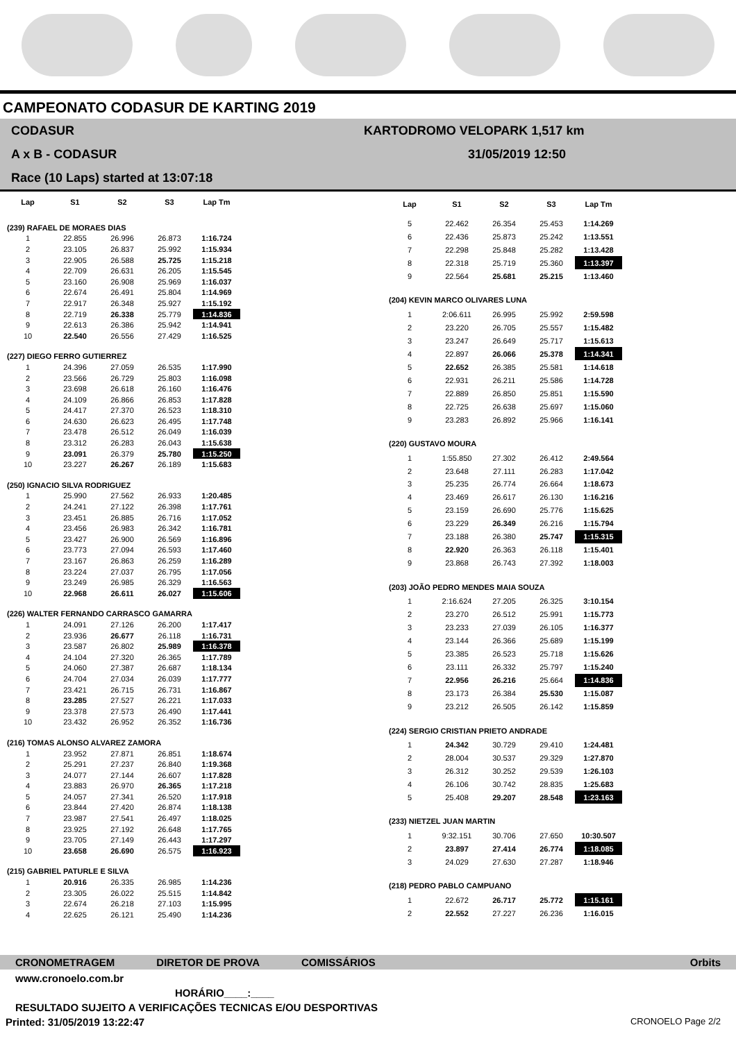CAMPEONATO CODASUR DE KARTING 2019
CODASUR
A x B - CODASUR
Race (10 Laps) started at 13:07:18
KARTODROMO VELOPARK 1,517 km
31/05/2019 12:50
| Lap | S1 | S2 | S3 | Lap Tm |
| --- | --- | --- | --- | --- |
| (239) RAFAEL DE MORAES DIAS | | | | |
| 1 | 22.855 | 26.996 | 26.873 | 1:16.724 |
| 2 | 23.105 | 26.837 | 25.992 | 1:15.934 |
| 3 | 22.905 | 26.588 | 25.725 | 1:15.218 |
| 4 | 22.709 | 26.631 | 26.205 | 1:15.545 |
| 5 | 23.160 | 26.908 | 25.969 | 1:16.037 |
| 6 | 22.674 | 26.491 | 25.804 | 1:14.969 |
| 7 | 22.917 | 26.348 | 25.927 | 1:15.192 |
| 8 | 22.719 | 26.338 | 25.779 | 1:14.836 |
| 9 | 22.613 | 26.386 | 25.942 | 1:14.941 |
| 10 | 22.540 | 26.556 | 27.429 | 1:16.525 |
| (227) DIEGO FERRO GUTIERREZ | | | | |
| 1 | 24.396 | 27.059 | 26.535 | 1:17.990 |
| 2 | 23.566 | 26.729 | 25.803 | 1:16.098 |
| 3 | 23.698 | 26.618 | 26.160 | 1:16.476 |
| 4 | 24.109 | 26.866 | 26.853 | 1:17.828 |
| 5 | 24.417 | 27.370 | 26.523 | 1:18.310 |
| 6 | 24.630 | 26.623 | 26.495 | 1:17.748 |
| 7 | 23.478 | 26.512 | 26.049 | 1:16.039 |
| 8 | 23.312 | 26.283 | 26.043 | 1:15.638 |
| 9 | 23.091 | 26.379 | 25.780 | 1:15.250 |
| 10 | 23.227 | 26.267 | 26.189 | 1:15.683 |
| (250) IGNACIO SILVA RODRIGUEZ | | | | |
| 1 | 25.990 | 27.562 | 26.933 | 1:20.485 |
| 2 | 24.241 | 27.122 | 26.398 | 1:17.761 |
| 3 | 23.451 | 26.885 | 26.716 | 1:17.052 |
| 4 | 23.456 | 26.983 | 26.342 | 1:16.781 |
| 5 | 23.427 | 26.900 | 26.569 | 1:16.896 |
| 6 | 23.773 | 27.094 | 26.593 | 1:17.460 |
| 7 | 23.167 | 26.863 | 26.259 | 1:16.289 |
| 8 | 23.224 | 27.037 | 26.795 | 1:17.056 |
| 9 | 23.249 | 26.985 | 26.329 | 1:16.563 |
| 10 | 22.968 | 26.611 | 26.027 | 1:15.606 |
| (226) WALTER FERNANDO CARRASCO GAMARRA | | | | |
| 1 | 24.091 | 27.126 | 26.200 | 1:17.417 |
| 2 | 23.936 | 26.677 | 26.118 | 1:16.731 |
| 3 | 23.587 | 26.802 | 25.989 | 1:16.378 |
| 4 | 24.104 | 27.320 | 26.365 | 1:17.789 |
| 5 | 24.060 | 27.387 | 26.687 | 1:18.134 |
| 6 | 24.704 | 27.034 | 26.039 | 1:17.777 |
| 7 | 23.421 | 26.715 | 26.731 | 1:16.867 |
| 8 | 23.285 | 27.527 | 26.221 | 1:17.033 |
| 9 | 23.378 | 27.573 | 26.490 | 1:17.441 |
| 10 | 23.432 | 26.952 | 26.352 | 1:16.736 |
| (216) TOMAS ALONSO ALVAREZ ZAMORA | | | | |
| 1 | 23.952 | 27.871 | 26.851 | 1:18.674 |
| 2 | 25.291 | 27.237 | 26.840 | 1:19.368 |
| 3 | 24.077 | 27.144 | 26.607 | 1:17.828 |
| 4 | 23.883 | 26.970 | 26.365 | 1:17.218 |
| 5 | 24.057 | 27.341 | 26.520 | 1:17.918 |
| 6 | 23.844 | 27.420 | 26.874 | 1:18.138 |
| 7 | 23.987 | 27.541 | 26.497 | 1:18.025 |
| 8 | 23.925 | 27.192 | 26.648 | 1:17.765 |
| 9 | 23.705 | 27.149 | 26.443 | 1:17.297 |
| 10 | 23.658 | 26.690 | 26.575 | 1:16.923 |
| (215) GABRIEL PATURLE E SILVA | | | | |
| 1 | 20.916 | 26.335 | 26.985 | 1:14.236 |
| 2 | 23.305 | 26.022 | 25.515 | 1:14.842 |
| 3 | 22.674 | 26.218 | 27.103 | 1:15.995 |
| 4 | 22.625 | 26.121 | 25.490 | 1:14.236 |
| Lap | S1 | S2 | S3 | Lap Tm |
| --- | --- | --- | --- | --- |
| 5 | 22.462 | 26.354 | 25.453 | 1:14.269 |
| 6 | 22.436 | 25.873 | 25.242 | 1:13.551 |
| 7 | 22.298 | 25.848 | 25.282 | 1:13.428 |
| 8 | 22.318 | 25.719 | 25.360 | 1:13.397 |
| 9 | 22.564 | 25.681 | 25.215 | 1:13.460 |
| (204) KEVIN MARCO OLIVARES LUNA | | | | |
| 1 | 2:06.611 | 26.995 | 25.992 | 2:59.598 |
| 2 | 23.220 | 26.705 | 25.557 | 1:15.482 |
| 3 | 23.247 | 26.649 | 25.717 | 1:15.613 |
| 4 | 22.897 | 26.066 | 25.378 | 1:14.341 |
| 5 | 22.652 | 26.385 | 25.581 | 1:14.618 |
| 6 | 22.931 | 26.211 | 25.586 | 1:14.728 |
| 7 | 22.889 | 26.850 | 25.851 | 1:15.590 |
| 8 | 22.725 | 26.638 | 25.697 | 1:15.060 |
| 9 | 23.283 | 26.892 | 25.966 | 1:16.141 |
| (220) GUSTAVO MOURA | | | | |
| 1 | 1:55.850 | 27.302 | 26.412 | 2:49.564 |
| 2 | 23.648 | 27.111 | 26.283 | 1:17.042 |
| 3 | 25.235 | 26.774 | 26.664 | 1:18.673 |
| 4 | 23.469 | 26.617 | 26.130 | 1:16.216 |
| 5 | 23.159 | 26.690 | 25.776 | 1:15.625 |
| 6 | 23.229 | 26.349 | 26.216 | 1:15.794 |
| 7 | 23.188 | 26.380 | 25.747 | 1:15.315 |
| 8 | 22.920 | 26.363 | 26.118 | 1:15.401 |
| 9 | 23.868 | 26.743 | 27.392 | 1:18.003 |
| (203) JOÃO PEDRO MENDES MAIA SOUZA | | | | |
| 1 | 2:16.624 | 27.205 | 26.325 | 3:10.154 |
| 2 | 23.270 | 26.512 | 25.991 | 1:15.773 |
| 3 | 23.233 | 27.039 | 26.105 | 1:16.377 |
| 4 | 23.144 | 26.366 | 25.689 | 1:15.199 |
| 5 | 23.385 | 26.523 | 25.718 | 1:15.626 |
| 6 | 23.111 | 26.332 | 25.797 | 1:15.240 |
| 7 | 22.956 | 26.216 | 25.664 | 1:14.836 |
| 8 | 23.173 | 26.384 | 25.530 | 1:15.087 |
| 9 | 23.212 | 26.505 | 26.142 | 1:15.859 |
| (224) SERGIO CRISTIAN PRIETO ANDRADE | | | | |
| 1 | 24.342 | 30.729 | 29.410 | 1:24.481 |
| 2 | 28.004 | 30.537 | 29.329 | 1:27.870 |
| 3 | 26.312 | 30.252 | 29.539 | 1:26.103 |
| 4 | 26.106 | 30.742 | 28.835 | 1:25.683 |
| 5 | 25.408 | 29.207 | 28.548 | 1:23.163 |
| (233) NIETZEL JUAN MARTIN | | | | |
| 1 | 9:32.151 | 30.706 | 27.650 | 10:30.507 |
| 2 | 23.897 | 27.414 | 26.774 | 1:18.085 |
| 3 | 24.029 | 27.630 | 27.287 | 1:18.946 |
| (218) PEDRO PABLO CAMPUANO | | | | |
| 1 | 22.672 | 26.717 | 25.772 | 1:15.161 |
| 2 | 22.552 | 27.227 | 26.236 | 1:16.015 |
CRONOMETRAGEM DIRETOR DE PROVA COMISSÁRIOS Orbits
www.cronoelo.com.br
HORÁRIO____:____
RESULTADO SUJEITO A VERIFICAÇÕES TECNICAS E/OU DESPORTIVAS
Printed: 31/05/2019 13:22:47 CRONOELO Page 2/2